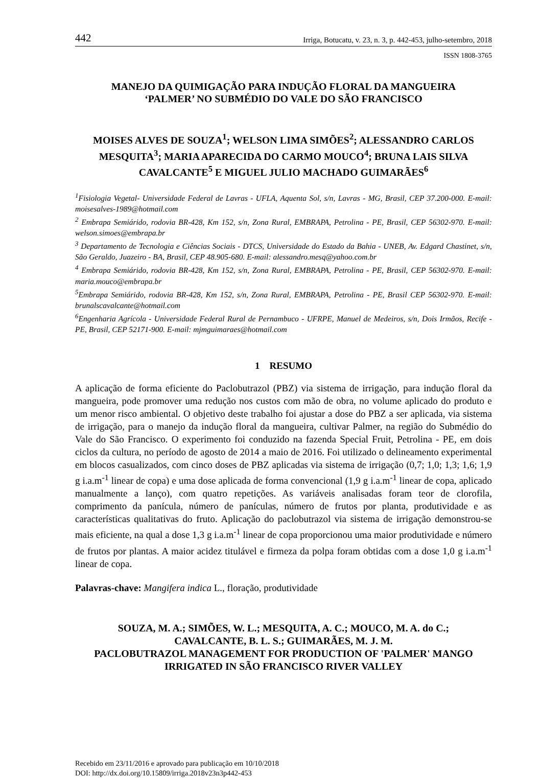442 Irriga, Botucatu, v. 23, n. 3, p. 442-453, julho-setembro, 2018
ISSN 1808-3765
MANEJO DA QUIMIGAÇÃO PARA INDUÇÃO FLORAL DA MANGUEIRA
‘PALMER’ NO SUBMÉDIO DO VALE DO SÃO FRANCISCO
MOISES ALVES DE SOUZA<sup>1</sup>; WELSON LIMA SIMÕES<sup>2</sup>; ALESSANDRO CARLOS MESQUITA<sup>3</sup>; MARIA APARECIDA DO CARMO MOUCO<sup>4</sup>; BRUNA LAIS SILVA CAVALCANTE<sup>5</sup> E MIGUEL JULIO MACHADO GUIMARÃES<sup>6</sup>
<sup>1</sup> Fisiologia Vegetal- Universidade Federal de Lavras - UFLA, Aquenta Sol, s/n, Lavras - MG, Brasil, CEP 37.200-000. E-mail: moisesalves-1989@hotmail.com
<sup>2</sup> Embrapa Semiárido, rodovia BR-428, Km 152, s/n, Zona Rural, EMBRAPA, Petrolina - PE, Brasil, CEP 56302-970. E-mail: welson.simoes@embrapa.br
<sup>3</sup> Departamento de Tecnologia e Ciências Sociais - DTCS, Universidade do Estado da Bahia - UNEB, Av. Edgard Chastinet, s/n, São Geraldo, Juazeiro - BA, Brasil, CEP 48.905-680. E-mail: alessandro.mesq@yahoo.com.br
<sup>4</sup> Embrapa Semiárido, rodovia BR-428, Km 152, s/n, Zona Rural, EMBRAPA, Petrolina - PE, Brasil, CEP 56302-970. E-mail: maria.mouco@embrapa.br
<sup>5</sup> Embrapa Semiárido, rodovia BR-428, Km 152, s/n, Zona Rural, EMBRAPA, Petrolina - PE, Brasil CEP 56302-970. E-mail: brunalscavalcante@hotmail.com
<sup>6</sup> Engenharia Agrícola - Universidade Federal Rural de Pernambuco - UFRPE, Manuel de Medeiros, s/n, Dois Irmãos, Recife - PE, Brasil, CEP 52171-900. E-mail: mjmguimaraes@hotmail.com
1 RESUMO
A aplicação de forma eficiente do Paclobutrazol (PBZ) via sistema de irrigação, para indução floral da mangueira, pode promover uma redução nos custos com mão de obra, no volume aplicado do produto e um menor risco ambiental. O objetivo deste trabalho foi ajustar a dose do PBZ a ser aplicada, via sistema de irrigação, para o manejo da indução floral da mangueira, cultivar Palmer, na região do Submédio do Vale do São Francisco. O experimento foi conduzido na fazenda Special Fruit, Petrolina - PE, em dois ciclos da cultura, no período de agosto de 2014 a maio de 2016. Foi utilizado o delineamento experimental em blocos casualizados, com cinco doses de PBZ aplicadas via sistema de irrigação (0,7; 1,0; 1,3; 1,6; 1,9 g i.a.m<sup>-1</sup> linear de copa) e uma dose aplicada de forma convencional (1,9 g i.a.m<sup>-1</sup> linear de copa, aplicado manualmente a lanço), com quatro repetições. As variáveis analisadas foram teor de clorofila, comprimento da panícula, número de panículas, número de frutos por planta, produtividade e as características qualitativas do fruto. Aplicação do paclobutrazol via sistema de irrigação demonstrou-se mais eficiente, na qual a dose 1,3 g i.a.m<sup>-1</sup> linear de copa proporcionou uma maior produtividade e número de frutos por plantas. A maior acidez titulável e firmeza da polpa foram obtidas com a dose 1,0 g i.a.m<sup>-1</sup> linear de copa.
Palavras-chave: Mangifera indica L., floração, produtividade
SOUZA, M. A.; SIMÕES, W. L.; MESQUITA, A. C.; MOUCO, M. A. do C.;
CAVALCANTE, B. L. S.; GUIMARÃES, M. J. M.
PACLOBUTRAZOL MANAGEMENT FOR PRODUCTION OF 'PALMER' MANGO IRRIGATED IN SÃO FRANCISCO RIVER VALLEY
Recebido em 23/11/2016 e aprovado para publicação em 10/10/2018
DOI: http://dx.doi.org/10.15809/irriga.2018v23n3p442-453